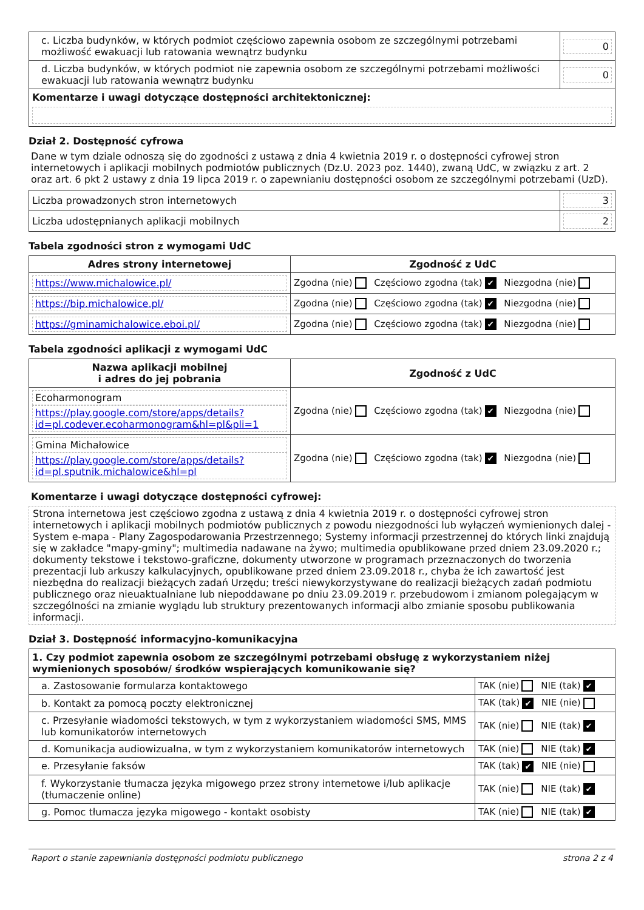| c. Liczba budynków, w których podmiot częściowo zapewnia osobom ze szczególnymi potrzebami możliwość ewakuacji lub ratowania wewnątrz budynku | 0 |
| d. Liczba budynków, w których podmiot nie zapewnia osobom ze szczególnymi potrzebami możliwości ewakuacji lub ratowania wewnątrz budynku | 0 |
| Komentarze i uwagi dotyczące dostępności architektonicznej: | |
Dział 2. Dostępność cyfrowa
Dane w tym dziale odnoszą się do zgodności z ustawą z dnia 4 kwietnia 2019 r. o dostępności cyfrowej stron internetowych i aplikacji mobilnych podmiotów publicznych (Dz.U. 2023 poz. 1440), zwaną UdC, w związku z art. 2 oraz art. 6 pkt 2 ustawy z dnia 19 lipca 2019 r. o zapewnianiu dostępności osobom ze szczególnymi potrzebami (UzD).
| Liczba prowadzonych stron internetowych | 3 |
| Liczba udostępnianych aplikacji mobilnych | 2 |
Tabela zgodności stron z wymogami UdC
| Adres strony internetowej | Zgodność z UdC |
| --- | --- |
| https://www.michalowice.pl/ | Zgodna (nie) Częściowo zgodna (tak) ✔ Niezgodna (nie) |
| https://bip.michalowice.pl/ | Zgodna (nie) Częściowo zgodna (tak) ✔ Niezgodna (nie) |
| https://gminamichalowice.eboi.pl/ | Zgodna (nie) Częściowo zgodna (tak) ✔ Niezgodna (nie) |
Tabela zgodności aplikacji z wymogami UdC
| Nazwa aplikacji mobilnej i adres do jej pobrania | Zgodność z UdC |
| --- | --- |
| Ecoharmonogram https://play.google.com/store/apps/details?id=pl.codever.ecoharmonogram&hl=pl&pli=1 | Zgodna (nie) Częściowo zgodna (tak) ✔ Niezgodna (nie) |
| Gmina Michałowice https://play.google.com/store/apps/details?id=pl.sputnik.michalowice&hl=pl | Zgodna (nie) Częściowo zgodna (tak) ✔ Niezgodna (nie) |
Komentarze i uwagi dotyczące dostępności cyfrowej:
Strona internetowa jest częściowo zgodna z ustawą z dnia 4 kwietnia 2019 r. o dostępności cyfrowej stron internetowych i aplikacji mobilnych podmiotów publicznych z powodu niezgodności lub wyłączeń wymienionych dalej - System e-mapa - Plany Zagospodarowania Przestrzennego; Systemy informacji przestrzennej do których linki znajdują się w zakładce "mapy-gminy"; multimedia nadawane na żywo; multimedia opublikowane przed dniem 23.09.2020 r.; dokumenty tekstowe i tekstowo-graficzne, dokumenty utworzone w programach przeznaczonych do tworzenia prezentacji lub arkuszy kalkulacyjnych, opublikowane przed dniem 23.09.2018 r., chyba że ich zawartość jest niezbędna do realizacji bieżących zadań Urzędu; treści niewykorzystywane do realizacji bieżących zadań podmiotu publicznego oraz nieuaktualniane lub niepoddawane po dniu 23.09.2019 r. przebudowom i zmianom polegającym w szczególności na zmianie wyglądu lub struktury prezentowanych informacji albo zmianie sposobu publikowania informacji.
Dział 3. Dostępność informacyjno-komunikacyjna
| 1. Czy podmiot zapewnia osobom ze szczególnymi potrzebami obsługę z wykorzystaniem niżej wymienionych sposobów/ środków wspierających komunikowanie się? | |
| a. Zastosowanie formularza kontaktowego | TAK (nie) NIE (tak) ✔ |
| b. Kontakt za pomocą poczty elektronicznej | TAK (tak) ✔ NIE (nie) |
| c. Przesyłanie wiadomości tekstowych, w tym z wykorzystaniem wiadomości SMS, MMS lub komunikatorów internetowych | TAK (nie) NIE (tak) ✔ |
| d. Komunikacja audiowizualna, w tym z wykorzystaniem komunikatorów internetowych | TAK (nie) NIE (tak) ✔ |
| e. Przesyłanie faksów | TAK (tak) ✔ NIE (nie) |
| f. Wykorzystanie tłumacza języka migowego przez strony internetowe i/lub aplikacje (tłumaczenie online) | TAK (nie) NIE (tak) ✔ |
| g. Pomoc tłumacza języka migowego - kontakt osobisty | TAK (nie) NIE (tak) ✔ |
Raport o stanie zapewniania dostępności podmiotu publicznego strona 2 z 4